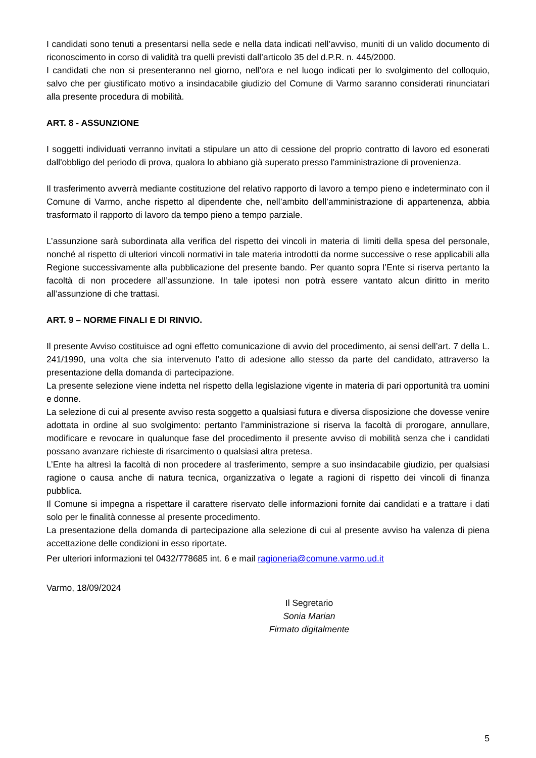I candidati sono tenuti a presentarsi nella sede e nella data indicati nell’avviso, muniti di un valido documento di riconoscimento in corso di validità tra quelli previsti dall’articolo 35 del d.P.R. n. 445/2000.
I candidati che non si presenteranno nel giorno, nell’ora e nel luogo indicati per lo svolgimento del colloquio, salvo che per giustificato motivo a insindacabile giudizio del Comune di Varmo saranno considerati rinunciatari alla presente procedura di mobilità.
ART. 8 - ASSUNZIONE
I soggetti individuati verranno invitati a stipulare un atto di cessione del proprio contratto di lavoro ed esonerati dall'obbligo del periodo di prova, qualora lo abbiano già superato presso l'amministrazione di provenienza.
Il trasferimento avverrà mediante costituzione del relativo rapporto di lavoro a tempo pieno e indeterminato con il Comune di Varmo, anche rispetto al dipendente che, nell’ambito dell’amministrazione di appartenenza, abbia trasformato il rapporto di lavoro da tempo pieno a tempo parziale.
L’assunzione sarà subordinata alla verifica del rispetto dei vincoli in materia di limiti della spesa del personale, nonché al rispetto di ulteriori vincoli normativi in tale materia introdotti da norme successive o rese applicabili alla Regione successivamente alla pubblicazione del presente bando. Per quanto sopra l’Ente si riserva pertanto la facoltà di non procedere all’assunzione. In tale ipotesi non potrà essere vantato alcun diritto in merito all’assunzione di che trattasi.
ART. 9 – NORME FINALI E DI RINVIO.
Il presente Avviso costituisce ad ogni effetto comunicazione di avvio del procedimento, ai sensi dell’art. 7 della L. 241/1990, una volta che sia intervenuto l’atto di adesione allo stesso da parte del candidato, attraverso la presentazione della domanda di partecipazione.
La presente selezione viene indetta nel rispetto della legislazione vigente in materia di pari opportunità tra uomini e donne.
La selezione di cui al presente avviso resta soggetto a qualsiasi futura e diversa disposizione che dovesse venire adottata in ordine al suo svolgimento: pertanto l’amministrazione si riserva la facoltà di prorogare, annullare, modificare e revocare in qualunque fase del procedimento il presente avviso di mobilità senza che i candidati possano avanzare richieste di risarcimento o qualsiasi altra pretesa.
L’Ente ha altresì la facoltà di non procedere al trasferimento, sempre a suo insindacabile giudizio, per qualsiasi ragione o causa anche di natura tecnica, organizzativa o legate a ragioni di rispetto dei vincoli di finanza pubblica.
Il Comune si impegna a rispettare il carattere riservato delle informazioni fornite dai candidati e a trattare i dati solo per le finalità connesse al presente procedimento.
La presentazione della domanda di partecipazione alla selezione di cui al presente avviso ha valenza di piena accettazione delle condizioni in esso riportate.
Per ulteriori informazioni tel 0432/778685 int. 6 e mail ragioneria@comune.varmo.ud.it
Varmo, 18/09/2024
Il Segretario
Sonia Marian
Firmato digitalmente
5